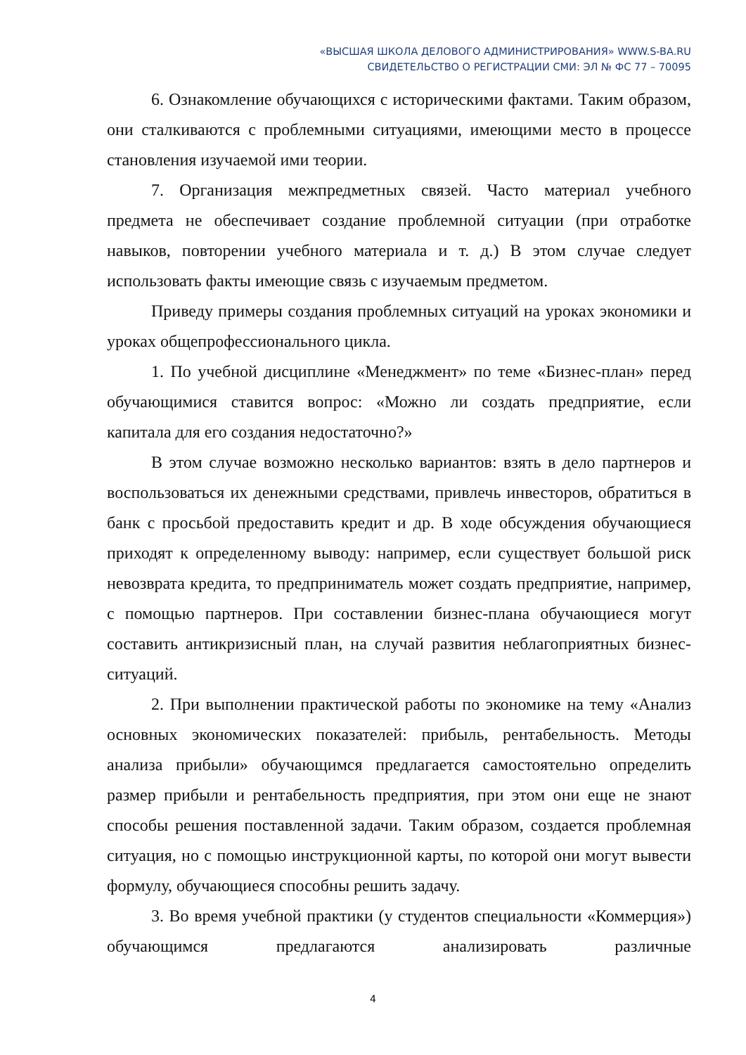«ВЫСШАЯ ШКОЛА ДЕЛОВОГО АДМИНИСТРИРОВАНИЯ» WWW.S-BA.RU
СВИДЕТЕЛЬСТВО О РЕГИСТРАЦИИ СМИ: ЭЛ № ФС 77 – 70095
6. Ознакомление обучающихся с историческими фактами. Таким образом, они сталкиваются с проблемными ситуациями, имеющими место в процессе становления изучаемой ими теории.
7. Организация межпредметных связей. Часто материал учебного предмета не обеспечивает создание проблемной ситуации (при отработке навыков, повторении учебного материала и т. д.) В этом случае следует использовать факты имеющие связь с изучаемым предметом.
Приведу примеры создания проблемных ситуаций на уроках экономики и уроках общепрофессионального цикла.
1. По учебной дисциплине «Менеджмент» по теме «Бизнес-план» перед обучающимися ставится вопрос: «Можно ли создать предприятие, если капитала для его создания недостаточно?»
В этом случае возможно несколько вариантов: взять в дело партнеров и воспользоваться их денежными средствами, привлечь инвесторов, обратиться в банк с просьбой предоставить кредит и др. В ходе обсуждения обучающиеся приходят к определенному выводу: например, если существует большой риск невозврата кредита, то предприниматель может создать предприятие, например, с помощью партнеров. При составлении бизнес-плана обучающиеся могут составить антикризисный план, на случай развития неблагоприятных бизнес-ситуаций.
2. При выполнении практической работы по экономике на тему «Анализ основных экономических показателей: прибыль, рентабельность. Методы анализа прибыли» обучающимся предлагается самостоятельно определить размер прибыли и рентабельность предприятия, при этом они еще не знают способы решения поставленной задачи. Таким образом, создается проблемная ситуация, но с помощью инструкционной карты, по которой они могут вывести формулу, обучающиеся способны решить задачу.
3. Во время учебной практики (у студентов специальности «Коммерция») обучающимся предлагаются анализировать различные
4